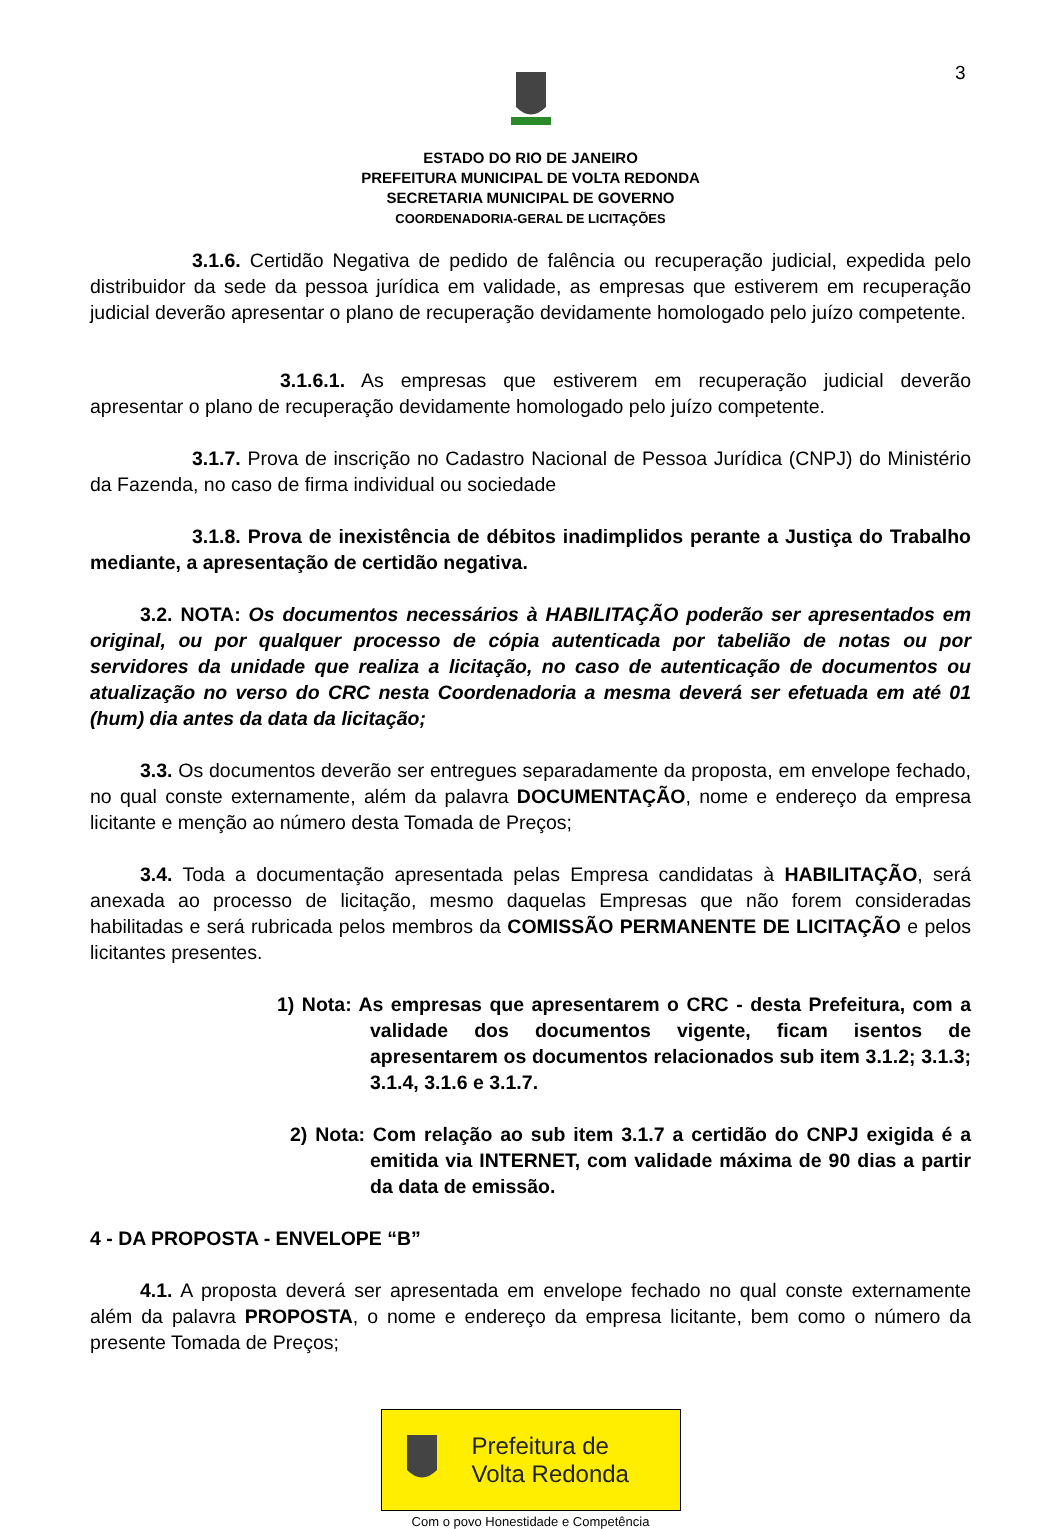3
ESTADO DO RIO DE JANEIRO
PREFEITURA MUNICIPAL DE VOLTA REDONDA
SECRETARIA MUNICIPAL DE GOVERNO
COORDENADORIA-GERAL DE LICITAÇÕES
3.1.6. Certidão Negativa de pedido de falência ou recuperação judicial, expedida pelo distribuidor da sede da pessoa jurídica em validade, as empresas que estiverem em recuperação judicial deverão apresentar o plano de recuperação devidamente homologado pelo juízo competente.
3.1.6.1. As empresas que estiverem em recuperação judicial deverão apresentar o plano de recuperação devidamente homologado pelo juízo competente.
3.1.7. Prova de inscrição no Cadastro Nacional de Pessoa Jurídica (CNPJ) do Ministério da Fazenda, no caso de firma individual ou sociedade
3.1.8. Prova de inexistência de débitos inadimplidos perante a Justiça do Trabalho mediante, a apresentação de certidão negativa.
3.2. NOTA: Os documentos necessários à HABILITAÇÃO poderão ser apresentados em original, ou por qualquer processo de cópia autenticada por tabelião de notas ou por servidores da unidade que realiza a licitação, no caso de autenticação de documentos ou atualização no verso do CRC nesta Coordenadoria a mesma deverá ser efetuada em até 01 (hum) dia antes da data da licitação;
3.3. Os documentos deverão ser entregues separadamente da proposta, em envelope fechado, no qual conste externamente, além da palavra DOCUMENTAÇÃO, nome e endereço da empresa licitante e menção ao número desta Tomada de Preços;
3.4. Toda a documentação apresentada pelas Empresa candidatas à HABILITAÇÃO, será anexada ao processo de licitação, mesmo daquelas Empresas que não forem consideradas habilitadas e será rubricada pelos membros da COMISSÃO PERMANENTE DE LICITAÇÃO e pelos licitantes presentes.
1) Nota: As empresas que apresentarem o CRC - desta Prefeitura, com a validade dos documentos vigente, ficam isentos de apresentarem os documentos relacionados sub item 3.1.2; 3.1.3; 3.1.4, 3.1.6 e 3.1.7.
2) Nota: Com relação ao sub item 3.1.7 a certidão do CNPJ exigida é a emitida via INTERNET, com validade máxima de 90 dias a partir da data de emissão.
4 - DA PROPOSTA - ENVELOPE “B”
4.1. A proposta deverá ser apresentada em envelope fechado no qual conste externamente além da palavra PROPOSTA, o nome e endereço da empresa licitante, bem como o número da presente Tomada de Preços;
Prefeitura de
Volta Redonda
Com o povo Honestidade e Competência